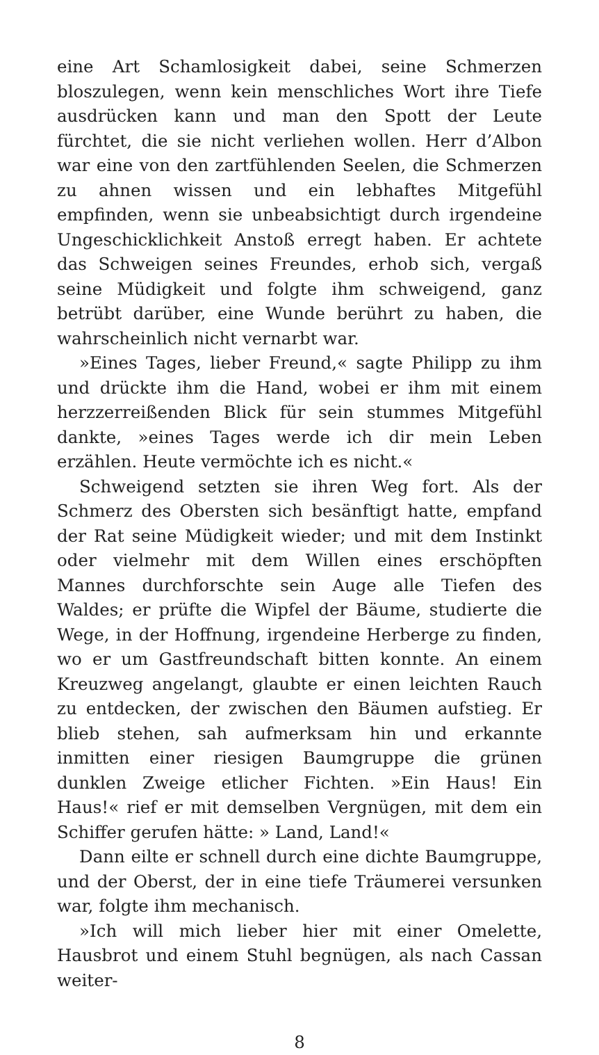eine Art Schamlosigkeit dabei, seine Schmerzen bloszulegen, wenn kein menschliches Wort ihre Tiefe ausdrücken kann und man den Spott der Leute fürchtet, die sie nicht verliehen wollen. Herr d’Albon war eine von den zartfühlenden Seelen, die Schmerzen zu ahnen wissen und ein lebhaftes Mitgefühl empfinden, wenn sie unbeabsichtigt durch irgendeine Ungeschicklichkeit Anstoß erregt haben. Er achtete das Schweigen seines Freundes, erhob sich, vergaß seine Müdigkeit und folgte ihm schweigend, ganz betrübt darüber, eine Wunde berührt zu haben, die wahrscheinlich nicht vernarbt war.
»Eines Tages, lieber Freund,« sagte Philipp zu ihm und drückte ihm die Hand, wobei er ihm mit einem herzzerreißenden Blick für sein stummes Mitgefühl dankte, »eines Tages werde ich dir mein Leben erzählen. Heute vermöchte ich es nicht.«
Schweigend setzten sie ihren Weg fort. Als der Schmerz des Obersten sich besänftigt hatte, empfand der Rat seine Müdigkeit wieder; und mit dem Instinkt oder vielmehr mit dem Willen eines erschöpften Mannes durchforschte sein Auge alle Tiefen des Waldes; er prüfte die Wipfel der Bäume, studierte die Wege, in der Hoffnung, irgendeine Herberge zu finden, wo er um Gastfreundschaft bitten konnte. An einem Kreuzweg angelangt, glaubte er einen leichten Rauch zu entdecken, der zwischen den Bäumen aufstieg. Er blieb stehen, sah aufmerksam hin und erkannte inmitten einer riesigen Baumgruppe die grünen dunklen Zweige etlicher Fichten. »Ein Haus! Ein Haus!« rief er mit demselben Vergnügen, mit dem ein Schiffer gerufen hätte: » Land, Land!«
Dann eilte er schnell durch eine dichte Baumgruppe, und der Oberst, der in eine tiefe Träumerei versunken war, folgte ihm mechanisch.
»Ich will mich lieber hier mit einer Omelette, Hausbrot und einem Stuhl begnügen, als nach Cassan weiter-
8